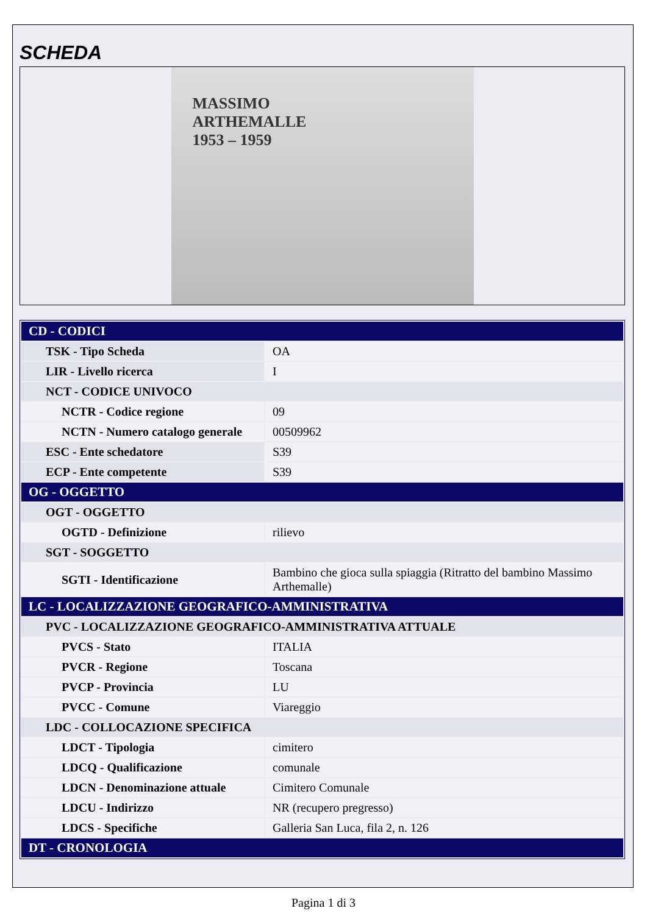SCHEDA
MASSIMO
ARTHEMALLE
1953 – 1959
| CD - CODICI | |
| --- | --- |
| TSK - Tipo Scheda | OA |
| LIR - Livello ricerca | I |
| NCT - CODICE UNIVOCO | |
| NCTR - Codice regione | 09 |
| NCTN - Numero catalogo generale | 00509962 |
| ESC - Ente schedatore | S39 |
| ECP - Ente competente | S39 |
| OG - OGGETTO | |
| OGT - OGGETTO | |
| OGTD - Definizione | rilievo |
| SGT - SOGGETTO | |
| SGTI - Identificazione | Bambino che gioca sulla spiaggia (Ritratto del bambino Massimo Arthemalle) |
| LC - LOCALIZZAZIONE GEOGRAFICO-AMMINISTRATIVA | |
| PVC - LOCALIZZAZIONE GEOGRAFICO-AMMINISTRATIVA ATTUALE | |
| PVCS - Stato | ITALIA |
| PVCR - Regione | Toscana |
| PVCP - Provincia | LU |
| PVCC - Comune | Viareggio |
| LDC - COLLOCAZIONE SPECIFICA | |
| LDCT - Tipologia | cimitero |
| LDCQ - Qualificazione | comunale |
| LDCN - Denominazione attuale | Cimitero Comunale |
| LDCU - Indirizzo | NR (recupero pregresso) |
| LDCS - Specifiche | Galleria San Luca, fila 2, n. 126 |
| DT - CRONOLOGIA | |
Pagina 1 di 3